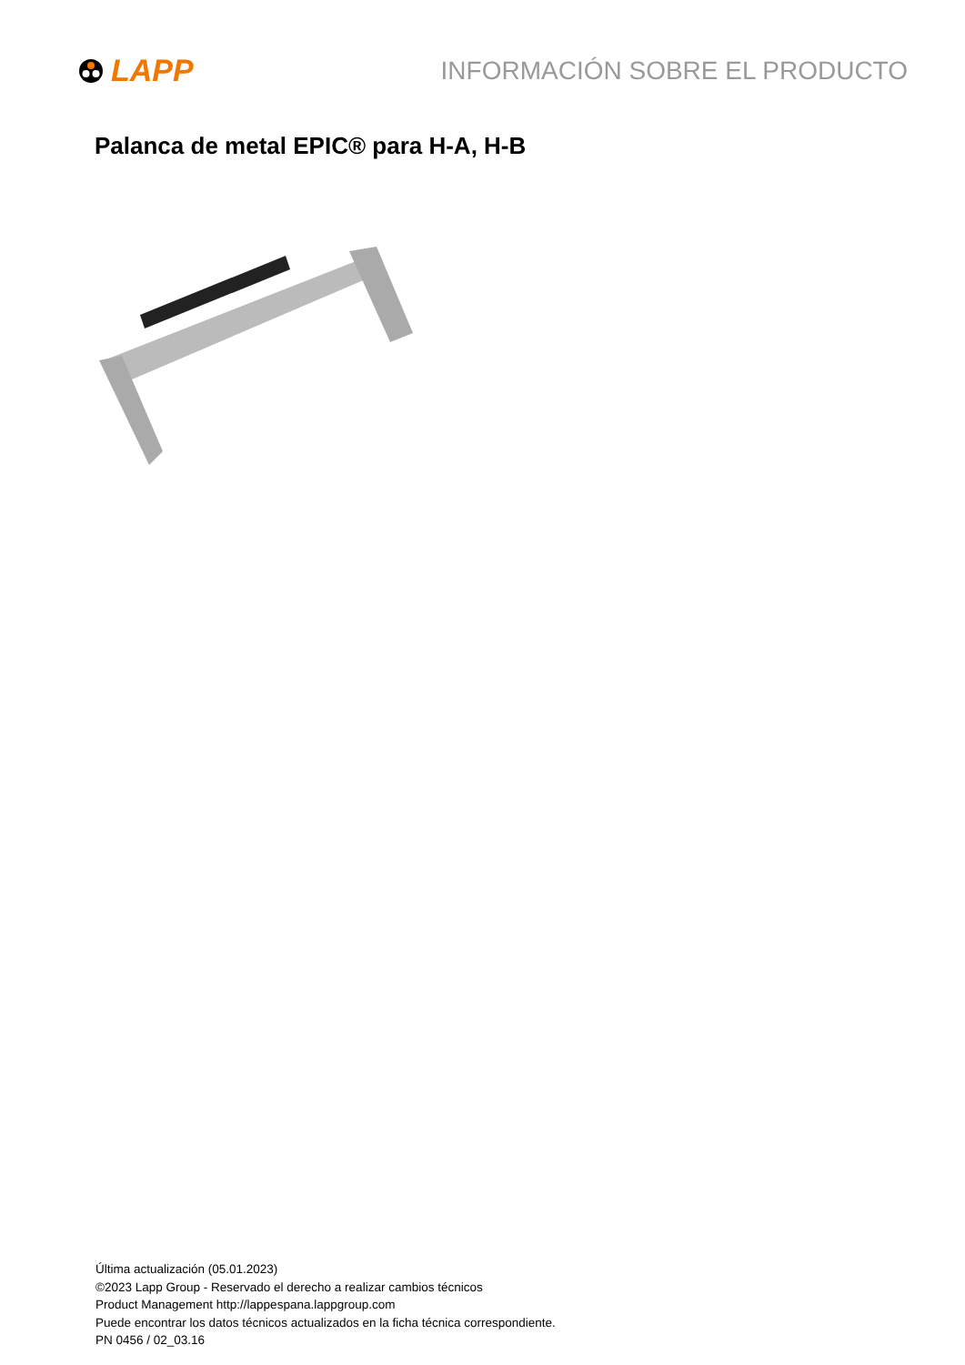LAPP
INFORMACIÓN SOBRE EL PRODUCTO
Palanca de metal EPIC® para H-A, H-B
Última actualización (05.01.2023)
©2023 Lapp Group - Reservado el derecho a realizar cambios técnicos
Product Management http://lappespana.lappgroup.com
Puede encontrar los datos técnicos actualizados en la ficha técnica correspondiente.
PN 0456 / 02_03.16